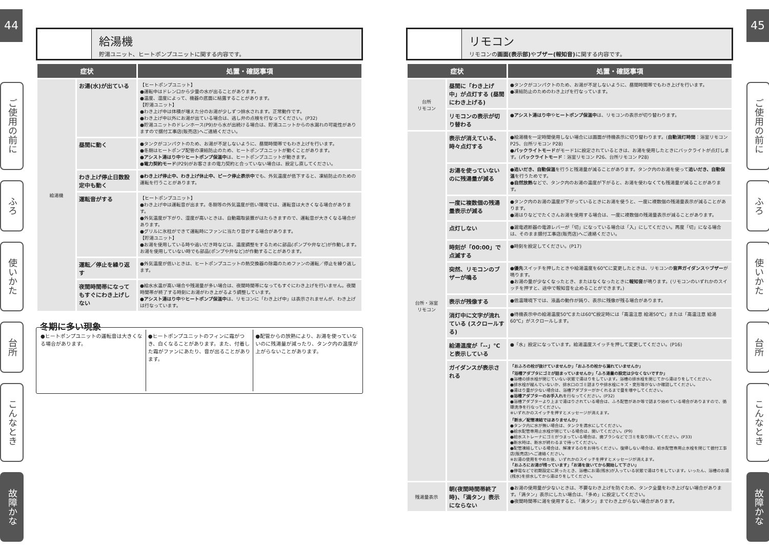44 45
ご使用の前に
ふろ
使いかた
台所
こんなとき
故障かな
ご使用の前に
ふろ
使いかた
台所
こんなとき
故障かな
給湯機
貯湯ユニット、ヒートポンプユニットに関する内容です。
| 症状 | | 処置・確認事項 |
| --- | --- | --- |
| 給湯機 | お湯(水)が出ている | 【ヒートポンプユニット】 ●運転中はドレン口から少量の水が出ることがあります。 ●温度、湿度によって、機器の底面に結露することがあります。 【貯湯ユニット】 ●わき上げ中は体積が増えた分のお湯が少しずつ排水されます。正常動作です。 ●わき上げ中以外にお湯が出ている場合は、逃し弁の点検を行なってください。(P32) ●貯湯ユニットのドレンホース(P9)から水が出続ける場合は、貯湯ユニットからの水漏れの可能性がありますので据付工事店(販売店)へご連絡ください。 |
| | 昼間に動く | ●タンクがコンパクトのため、お湯が不足しないように、昼間時間帯でもわき上げを行います。 ●冬期はヒートポンプ配管の凍結防止のため、ヒートポンプユニットが動くことがあります。 ● アシスト湯はり中 や ヒートポンプ保温中 は、ヒートポンプユニットが動きます。 ● 電力契約モード (P29)がお客さまの電力契約と合っていない場合は、設定し直してください。 |
| | わき上げ停止日数設定中も動く | ● わき上げ停止中、わき上げ休止中、ピーク停止表示中 でも、外気温度が低下すると、凍結防止のための運転を行うことがあります。 |
| | 運転音がする | 【ヒートポンプユニット】 ●わき上げ中は運転音が出ます。冬期等の外気温度が低い環境では、運転音は大きくなる場合があります。 ●外気温度が下がり、湿度が高いときは、自動霜取装置がはたらきますので、運転音が大きくなる場合があります。 ●グリルに氷柱ができて運転時にファンに当たり音がする場合があります。 【貯湯ユニット】 ●お湯を使用している時や追いだき時などは、温度調整をするために部品(ポンプや弁など)が作動します。お湯を使用していない時でも部品(ポンプや弁など)が作動することがあります。 |
| | 運転／停止を繰り返す | ●外気温度が低いときは、ヒートポンプユニットの熱交換器の除霜のためファンの運転／停止を繰り返します。 |
| | 夜間時間帯になってもすぐにわき上げしない | ●給水水温が高い場合や残湯量が多い場合は、夜間時間帯になってもすぐにわき上げを行いません。夜間時間帯が終了する時刻にお湯がわき上がるよう調整しています。 ● アシスト湯はり中 や ヒートポンプ保温中 は、リモコンに「わき上げ中」は表示されませんが、わき上げは行なっています。 |
冬期に多い現象
●ヒートポンプユニットの運転音は大きくなる場合があります。
●ヒートポンプユニットのフィンに霜がつき、白くなることがあります。また、付着した霜がファンにあたり、音が出ることがあります。
●配管からの放熱により、お湯を使っていないのに残湯量が減ったり、タンク内の温度が上がらないことがあります。
リモコン
リモコンの画面(表示部) やブザー(報知音) に関する内容です。
| 症状 | | 処置・確認事項 |
| --- | --- | --- |
| 台所 リモコン | 昼間に「わき上げ中」が点灯する (昼間にわき上げる) | ●タンクがコンパクトのため、お湯が不足しないように、昼間時間帯でもわき上げを行います。 ●凍結防止のためのわき上げを行なっています。 |
| | リモコンの表示が切り替わる | ● アシスト湯はり中 や ヒートポンプ保温中 は、リモコンの表示が切り替わります。 |
| 台所・浴室 リモコン | 表示が消えている、時々点灯する | ●給湯機を一定時間使用しない場合には画面が待機表示に切り替わります。( 自動消灯時間 ：浴室リモコン P25、台所リモコン P28) ● バックライトモード がモード1に設定されているときは、お湯を使用したときにバックライトが点灯します。( バックライトモード ：浴室リモコン P26、台所リモコン P28) |
| | お湯を使っていないのに残湯量が減る | ● 追いだき、自動保温 を行うと残湯量が減ることがあります。タンク内のお湯を使って 追いだき、自動保温 を行うためです。 ● 自然放熱 などで、タンク内のお湯の温度が下がると、お湯を使わなくても残湯量が減ることがあります。 |
| | 一度に複数個の残湯量表示が減る | ●タンク内のお湯の温度が下がっているときにお湯を使うと、一度に複数個の残湯量表示が減ることがあります。 ●湯はりなどでたくさんお湯を使用する場合は、一度に複数個の残湯量表示が減ることがあります。 |
| | 点灯しない | ●漏電遮断器の電源レバーが「切」になっている場合は「入」にしてください。再度「切」になる場合は、そのまま据付工事店(販売店)へご連絡ください。 |
| | 時刻が「00:00」で点滅する | ●時刻を設定してください。(P17) |
| | 突然、リモコンのブザーが鳴る | ● 優先 スイッチを押したときや給湯温度を60℃に変更したときは、リモコンの 音声ガイダンス や ブザー が鳴ります。 ●お湯の量が少なくなったとき、またはなくなったときに 報知音 が鳴ります。(リモコンのいずれかのスイッチを押すと、途中で報知音を止めることができます。) |
| | 表示が残像する | ●低温環境下では、液晶の動作が鈍り、表示に残像が残る場合があります。 |
| | 消灯中に文字が流れている (スクロールする) | ●待機表示中の給湯温度50℃または60℃設定時には「高温注意 給湯50℃」または「高温注意 給湯60℃」がスクロールします。 |
| | 給湯温度が「--」℃と表示している | ●「水」設定になっています。給湯温度スイッチを押して変更してください。(P16) |
| | ガイダンスが表示される | 「おふろの栓が抜けていませんか」「おふろの栓から漏れていませんか」 「浴槽アダプタにゴミが詰まっていませんか」「ふろ湯量の設定は少なくないですか」 ●浴槽の排水栓が閉じていない状態で湯はりをしています。浴槽の排水栓を閉じてから湯はりをしてください。 ●排水栓が緩んでいないか、排水口のゴミ詰まりや排水栓にキズ・変形等がないか確認してください。 ●湯はり量が少ない場合は、浴槽アダプターがかくれるまで量を増やしてください。 ● 浴槽アダプターのお手入れ を行なってください。(P32) ●浴槽アダプターより上まで湯はりされている場合は、ふろ配管があか等で詰まり始めている場合がありますので、循環洗浄を行なってください。 ※いずれかのスイッチを押すとメッセージが消えます。 「断水／配管凍結ではありませんか」 ●タンク内に水が無い場合は、タンクを満水にしてください。 ●給水配管専用止水栓が閉じている場合は、開いてください。(P9) ●給水ストレーナにゴミがつまっている場合は、歯ブラシなどでゴミを取り除いてください。(P33) ●断水時は、断水が終わるまで待ってください。 ●配管凍結している場合は、解凍するのをお待ちください。復帰しない場合は、給水配管専用止水栓を閉じて据付工事店(販売店)へご連絡ください。 ※お湯の使用をやめた後、いずれかのスイッチを押すとメッセージが消えます。 「おふろにお湯が残っています」「お湯を抜いてから開始して下さい」 ●停電などで初期設定に戻ったとき、浴槽にお湯(残水)が入っている状態で湯はりをしています。いったん、浴槽のお湯(残水)を排水してから湯はりをしてください。 |
| 残湯量表示 | 朝(夜間時間帯終了時)、「満タン」表示にならない | ●お湯の使用量が少ないときは、不要なわき上げを防ぐため、タンク全量をわき上げない場合があります。「満タン」表示にしたい場合は、「多め」に設定してください。 ●夜間時間帯に湯を使用すると、「満タン」までわき上がらない場合があります。 |